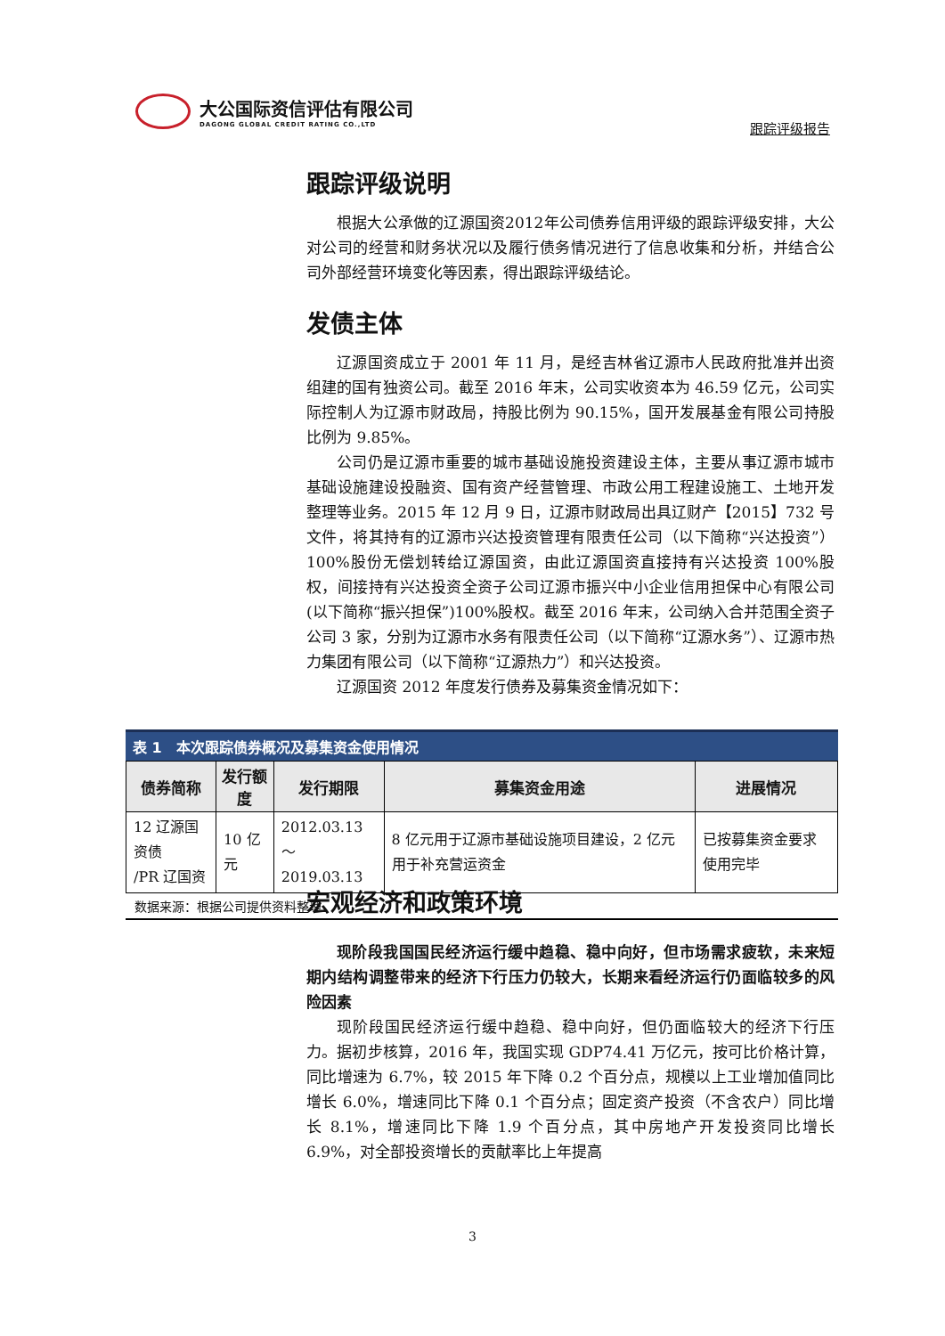大公国际资信评估有限公司
DAGONG GLOBAL CREDIT RATING CO.,LTD
跟踪评级报告
跟踪评级说明
根据大公承做的辽源国资2012年公司债券信用评级的跟踪评级安排，大公对公司的经营和财务状况以及履行债务情况进行了信息收集和分析，并结合公司外部经营环境变化等因素，得出跟踪评级结论。
发债主体
辽源国资成立于 2001 年 11 月，是经吉林省辽源市人民政府批准并出资组建的国有独资公司。截至 2016 年末，公司实收资本为 46.59 亿元，公司实际控制人为辽源市财政局，持股比例为 90.15%，国开发展基金有限公司持股比例为 9.85%。
公司仍是辽源市重要的城市基础设施投资建设主体，主要从事辽源市城市基础设施建设投融资、国有资产经营管理、市政公用工程建设施工、土地开发整理等业务。2015 年 12 月 9 日，辽源市财政局出具辽财产【2015】732 号文件，将其持有的辽源市兴达投资管理有限责任公司（以下简称“兴达投资”）100%股份无偿划转给辽源国资，由此辽源国资直接持有兴达投资 100%股权，间接持有兴达投资全资子公司辽源市振兴中小企业信用担保中心有限公司(以下简称“振兴担保”)100%股权。截至 2016 年末，公司纳入合并范围全资子公司 3 家，分别为辽源市水务有限责任公司（以下简称“辽源水务”）、辽源市热力集团有限公司（以下简称“辽源热力”）和兴达投资。
辽源国资 2012 年度发行债券及募集资金情况如下：
表 1　本次跟踪债券概况及募集资金使用情况
| 债券简称 | 发行额度 | 发行期限 | 募集资金用途 | 进展情况 |
| --- | --- | --- | --- | --- |
| 12 辽源国资债 /PR 辽国资 | 10 亿元 | 2012.03.13 ～ 2019.03.13 | 8 亿元用于辽源市基础设施项目建设，2 亿元用于补充营运资金 | 已按募集资金要求使用完毕 |
数据来源：根据公司提供资料整理
宏观经济和政策环境
现阶段我国国民经济运行缓中趋稳、稳中向好，但市场需求疲软，未来短期内结构调整带来的经济下行压力仍较大，长期来看经济运行仍面临较多的风险因素
现阶段国民经济运行缓中趋稳、稳中向好，但仍面临较大的经济下行压力。据初步核算，2016 年，我国实现 GDP74.41 万亿元，按可比价格计算，同比增速为 6.7%，较 2015 年下降 0.2 个百分点，规模以上工业增加值同比增长 6.0%，增速同比下降 0.1 个百分点；固定资产投资（不含农户）同比增长 8.1%，增速同比下降 1.9 个百分点，其中房地产开发投资同比增长 6.9%，对全部投资增长的贡献率比上年提高
3